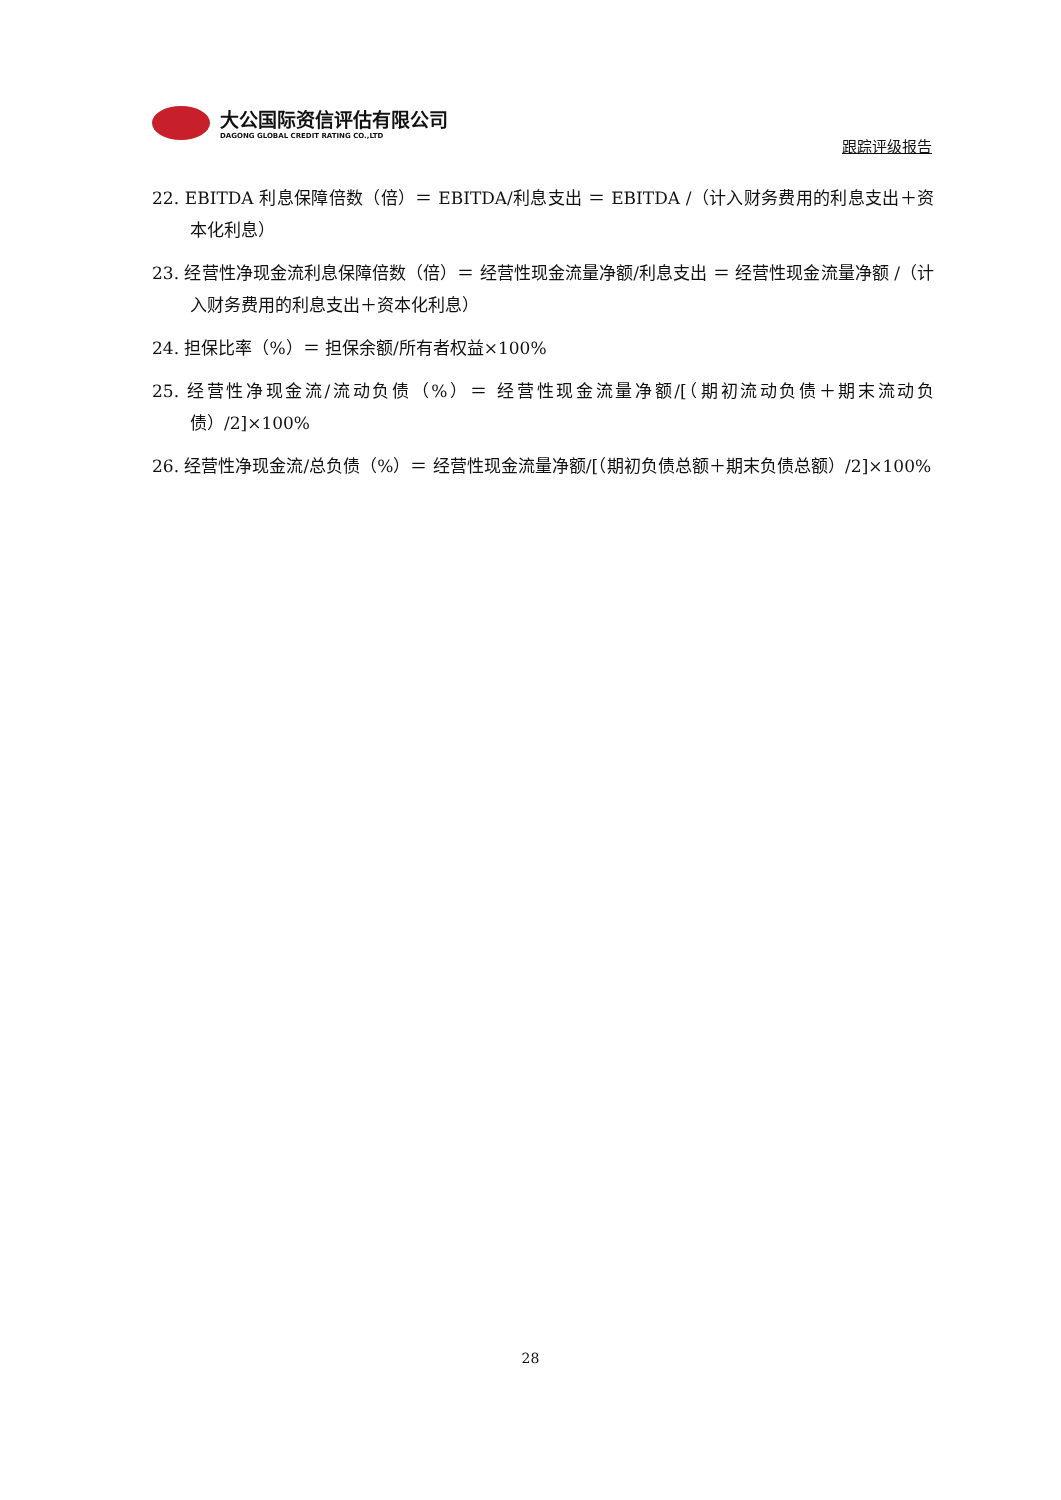大公国际资信评估有限公司
DAGONG GLOBAL CREDIT RATING CO.,LTD
跟踪评级报告
22. EBITDA 利息保障倍数（倍）＝ EBITDA/利息支出 ＝ EBITDA /（计入财务费用的利息支出＋资本化利息）
23. 经营性净现金流利息保障倍数（倍）＝ 经营性现金流量净额/利息支出 ＝ 经营性现金流量净额 /（计入财务费用的利息支出＋资本化利息）
24. 担保比率（%）＝ 担保余额/所有者权益×100%
25. 经营性净现金流/流动负债（%）＝ 经营性现金流量净额/[（期初流动负债＋期末流动负债）/2]×100%
26. 经营性净现金流/总负债（%）＝ 经营性现金流量净额/[（期初负债总额＋期末负债总额）/2]×100%
28